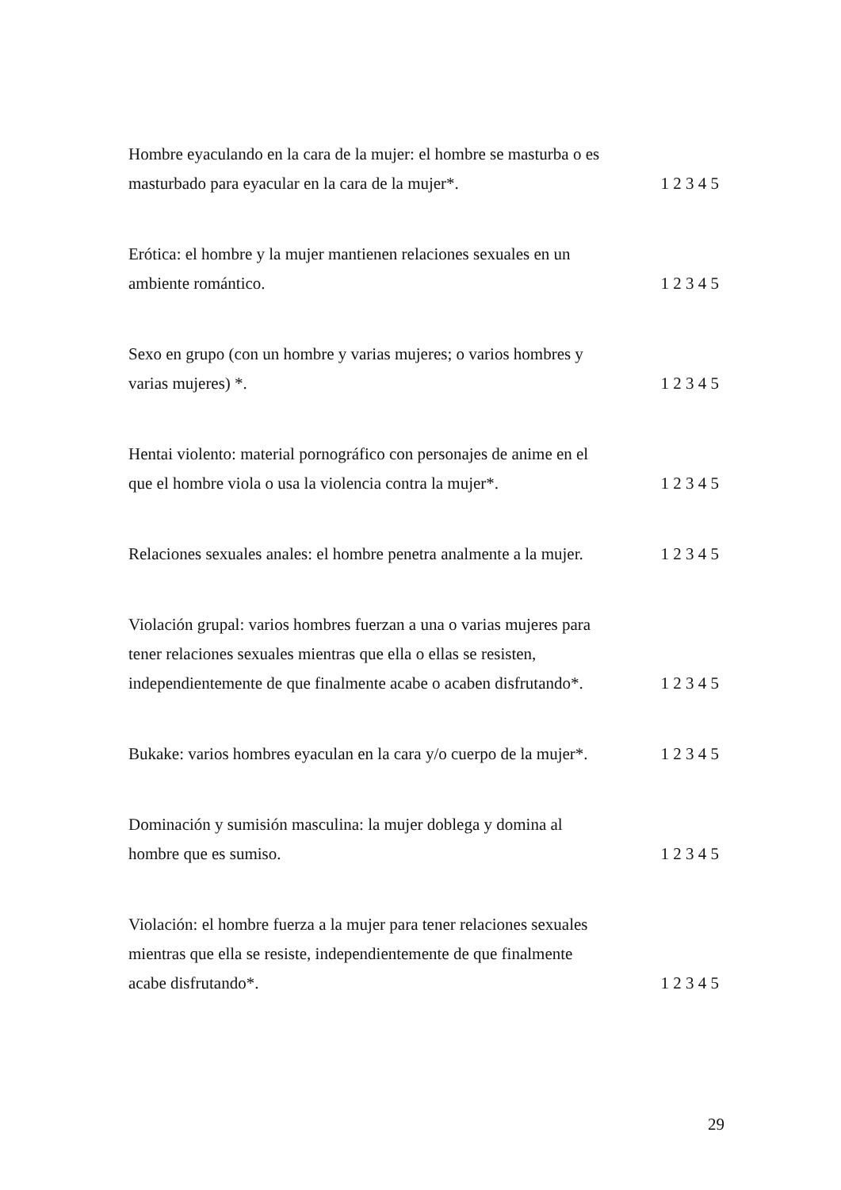Hombre eyaculando en la cara de la mujer: el hombre se masturba o es masturbado para eyacular en la cara de la mujer*.
1 2 3 4 5
Erótica: el hombre y la mujer mantienen relaciones sexuales en un ambiente romántico.
1 2 3 4 5
Sexo en grupo (con un hombre y varias mujeres; o varios hombres y varias mujeres) *.
1 2 3 4 5
Hentai violento: material pornográfico con personajes de anime en el que el hombre viola o usa la violencia contra la mujer*.
1 2 3 4 5
Relaciones sexuales anales: el hombre penetra analmente a la mujer.
1 2 3 4 5
Violación grupal: varios hombres fuerzan a una o varias mujeres para tener relaciones sexuales mientras que ella o ellas se resisten, independientemente de que finalmente acabe o acaben disfrutando*.
1 2 3 4 5
Bukake: varios hombres eyaculan en la cara y/o cuerpo de la mujer*.
1 2 3 4 5
Dominación y sumisión masculina: la mujer doblega y domina al hombre que es sumiso.
1 2 3 4 5
Violación: el hombre fuerza a la mujer para tener relaciones sexuales mientras que ella se resiste, independientemente de que finalmente acabe disfrutando*.
1 2 3 4 5
29